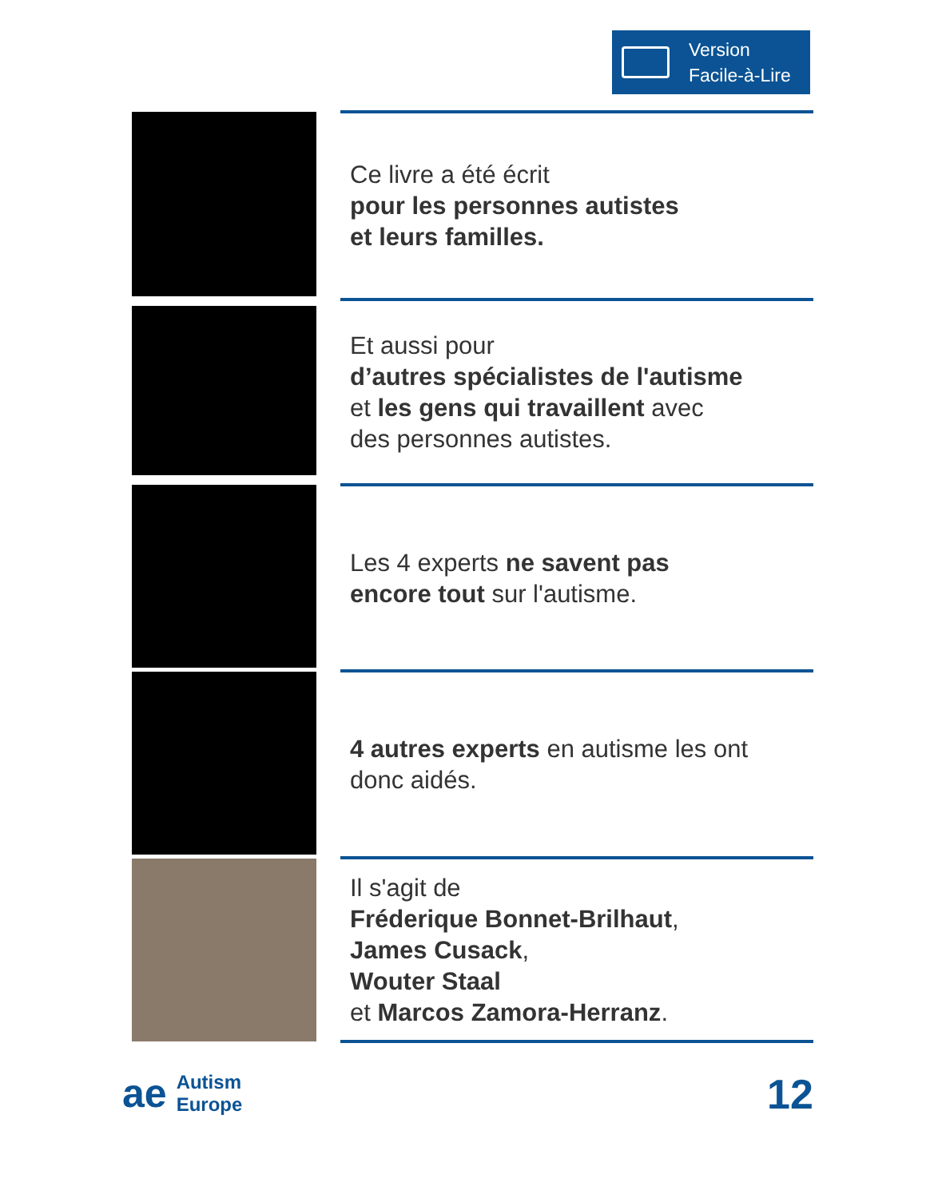Version
Facile-à-Lire
Ce livre a été écrit
pour les personnes autistes
et leurs familles.
Et aussi pour
d’autres spécialistes de l'autisme
et les gens qui travaillent avec
des personnes autistes.
Les 4 experts ne savent pas
encore tout sur l'autisme.
4 autres experts en autisme les ont
donc aidés.
Il s'agit de
Fréderique Bonnet-Brilhaut,
James Cusack,
Wouter Staal
et Marcos Zamora-Herranz.
ae Autism
Europe
12